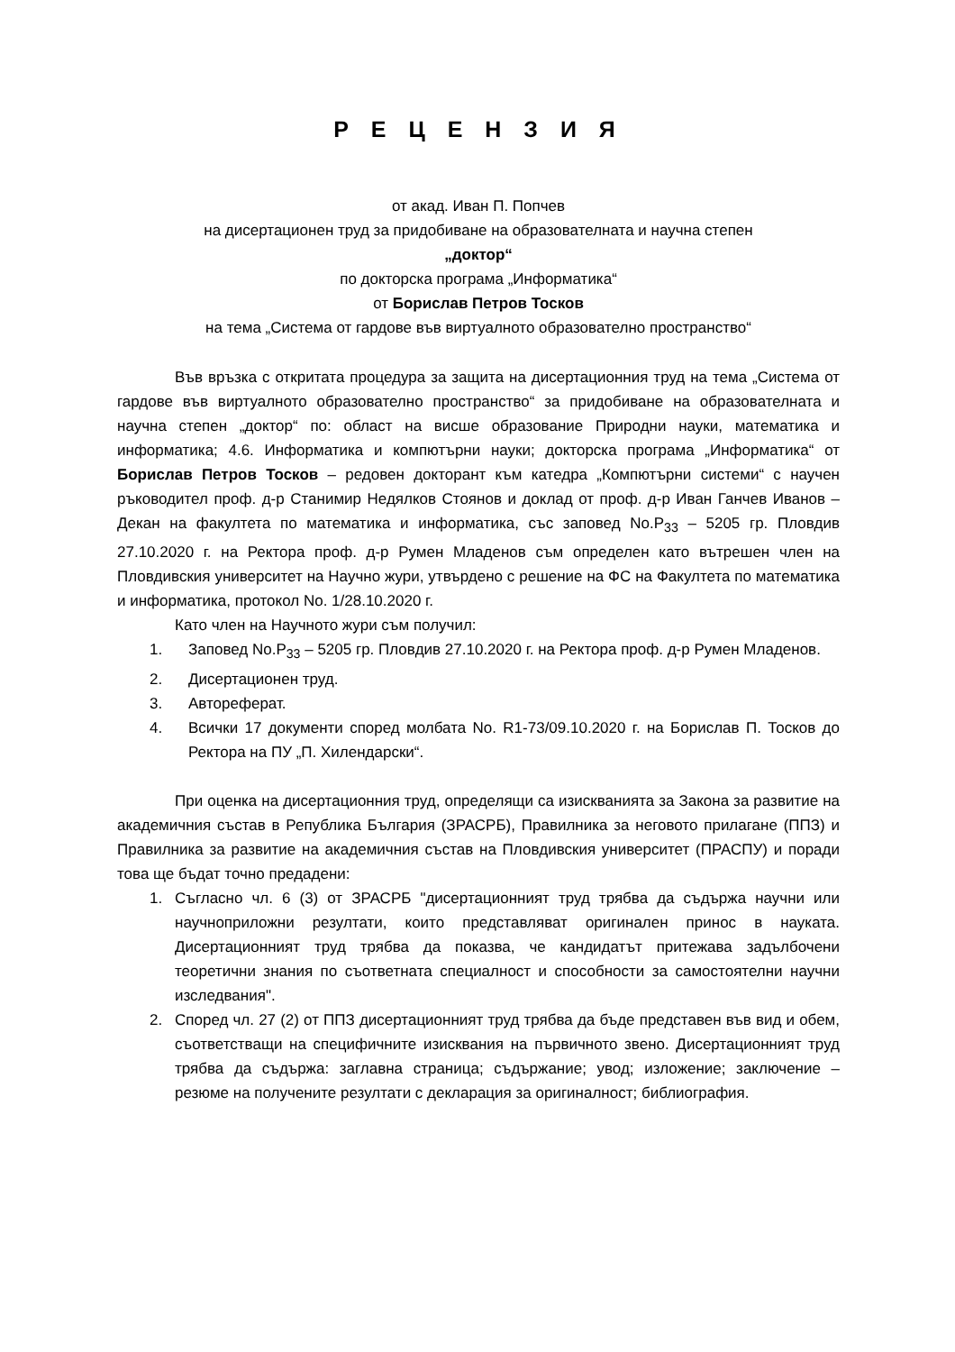Р Е Ц Е Н З И Я
от акад. Иван П. Попчев
на дисертационен труд за придобиване на образователната и научна степен
„доктор“
по докторска програма „Информатика“
от Борислав Петров Тосков
на тема „Система от гардове във виртуалното образователно пространство“
Във връзка с откритата процедура за защита на дисертационния труд на тема „Система от гардове във виртуалното образователно пространство“ за придобиване на образователната и научна степен „доктор“ по: област на висше образование Природни науки, математика и информатика; 4.6. Информатика и компютърни науки; докторска програма „Информатика“ от Борислав Петров Тосков – редовен докторант към катедра „Компютърни системи“ с научен ръководител проф. д-р Станимир Недялков Стоянов и доклад от проф. д-р Иван Ганчев Иванов – Декан на факултета по математика и информатика, със заповед No.Р<sub>33</sub> – 5205 гр. Пловдив 27.10.2020 г. на Ректора проф. д-р Румен Младенов съм определен като вътрешен член на Пловдивския университет на Научно жури, утвърдено с решение на ФС на Факултета по математика и информатика, протокол No. 1/28.10.2020 г.
Като член на Научното жури съм получил:
1. Заповед No.Р<sub>33</sub> – 5205 гр. Пловдив 27.10.2020 г. на Ректора проф. д-р Румен Младенов.
2. Дисертационен труд.
3. Автореферат.
4. Всички 17 документи според молбата No. R1-73/09.10.2020 г. на Борислав П. Тосков до Ректора на ПУ „П. Хилендарски“.
При оценка на дисертационния труд, определящи са изискванията за Закона за развитие на академичния състав в Република България (ЗРАСРБ), Правилника за неговото прилагане (ППЗ) и Правилника за развитие на академичния състав на Пловдивския университет (ПРАСПУ) и поради това ще бъдат точно предадени:
1. Съгласно чл. 6 (3) от ЗРАСРБ "дисертационният труд трябва да съдържа научни или научноприложни резултати, които представляват оригинален принос в науката. Дисертационният труд трябва да показва, че кандидатът притежава задълбочени теоретични знания по съответната специалност и способности за самостоятелни научни изследвания".
2. Според чл. 27 (2) от ППЗ дисертационният труд трябва да бъде представен във вид и обем, съответстващи на специфичните изисквания на първичното звено. Дисертационният труд трябва да съдържа: заглавна страница; съдържание; увод; изложение; заключение – резюме на получените резултати с декларация за оригиналност; библиография.